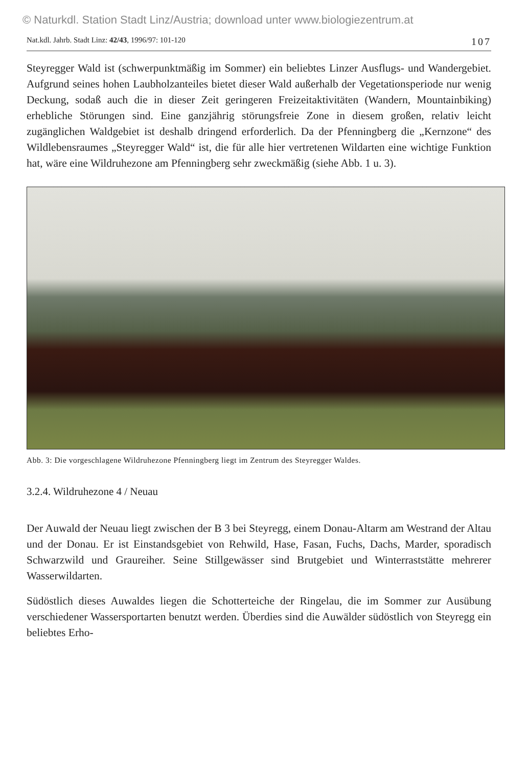© Naturkdl. Station Stadt Linz/Austria; download unter www.biologiezentrum.at
Nat.kdl. Jahrb. Stadt Linz: 42/43, 1996/97: 101-120 107
Steyregger Wald ist (schwerpunktmäßig im Sommer) ein beliebtes Linzer Ausflugs- und Wandergebiet. Aufgrund seines hohen Laubholzanteiles bietet dieser Wald außerhalb der Vegetationsperiode nur wenig Deckung, sodaß auch die in dieser Zeit geringeren Freizeitaktivitäten (Wandern, Mountainbiking) erhebliche Störungen sind. Eine ganzjährig störungsfreie Zone in diesem großen, relativ leicht zugänglichen Waldgebiet ist deshalb dringend erforderlich. Da der Pfenningberg die „Kernzone“ des Wildlebensraumes „Steyregger Wald“ ist, die für alle hier vertretenen Wildarten eine wichtige Funktion hat, wäre eine Wildruhezone am Pfenningberg sehr zweckmäßig (siehe Abb. 1 u. 3).
Abb. 3: Die vorgeschlagene Wildruhezone Pfenningberg liegt im Zentrum des Steyregger Waldes.
3.2.4. Wildruhezone 4 / Neuau
Der Auwald der Neuau liegt zwischen der B 3 bei Steyregg, einem Donau-Altarm am Westrand der Altau und der Donau. Er ist Einstandsgebiet von Rehwild, Hase, Fasan, Fuchs, Dachs, Marder, sporadisch Schwarzwild und Graureiher. Seine Stillgewässer sind Brutgebiet und Winterraststätte mehrerer Wasserwildarten.
Südöstlich dieses Auwaldes liegen die Schotterteiche der Ringelau, die im Sommer zur Ausübung verschiedener Wassersportarten benutzt werden. Überdies sind die Auwälder südöstlich von Steyregg ein beliebtes Erho-